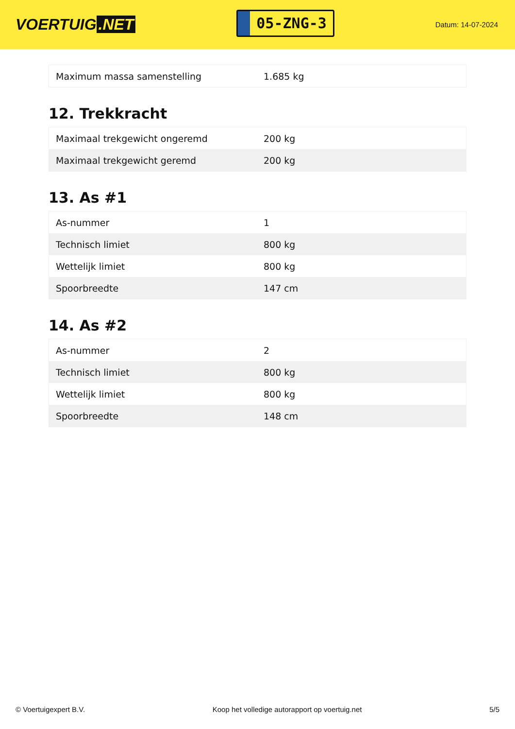VOERTUIG.NET
05-ZNG-3
Datum: 14-07-2024
| Maximum massa samenstelling | 1.685 kg |
12. Trekkracht
| Maximaal trekgewicht ongeremd | 200 kg |
| Maximaal trekgewicht geremd | 200 kg |
13. As #1
| As-nummer | 1 |
| Technisch limiet | 800 kg |
| Wettelijk limiet | 800 kg |
| Spoorbreedte | 147 cm |
14. As #2
| As-nummer | 2 |
| Technisch limiet | 800 kg |
| Wettelijk limiet | 800 kg |
| Spoorbreedte | 148 cm |
© Voertuigexpert B.V. Koop het volledige autorapport op voertuig.net 5/5